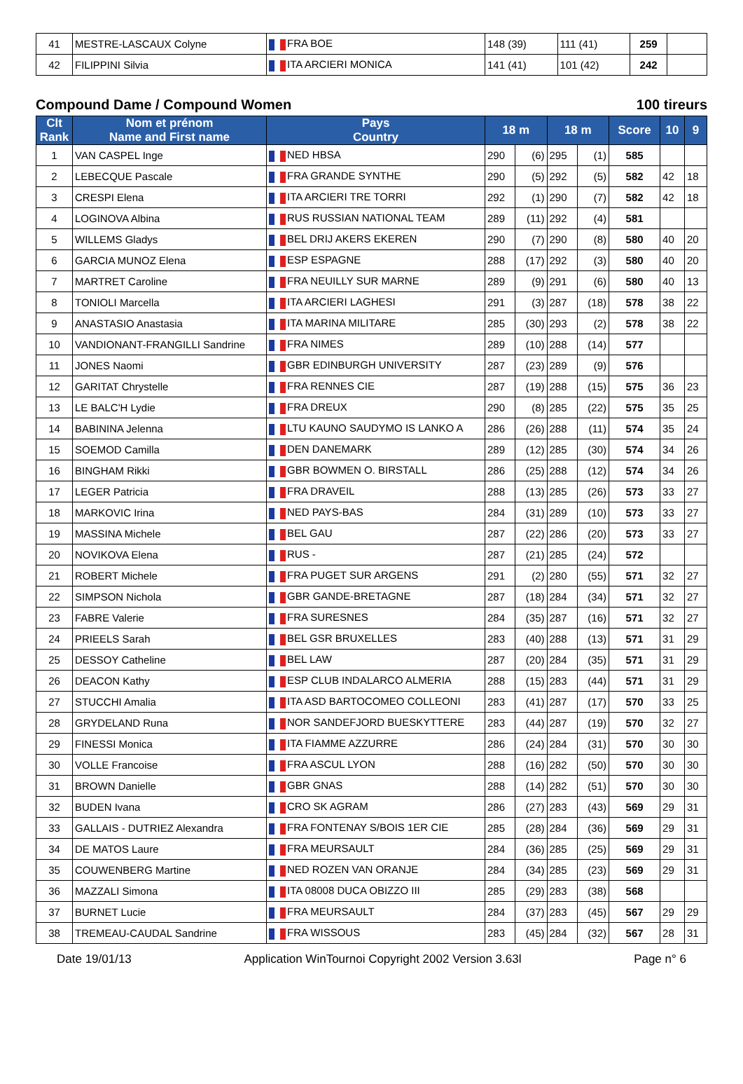| 41 | MESTRE-LASCAUX Colyne | FRA BOE | 148 (39) | 111 (41) | 259 | |
| 42 | FILIPPINI Silvia | ITA ARCIERI MONICA | 141 (41) | 101 (42) | 242 | |
Compound Dame / Compound Women 100 tireurs
| Clt Rank | Nom et prénom Name and First name | Pays Country | 18 m | | 18 m | | Score | 10 | 9 |
| --- | --- | --- | --- | --- | --- | --- | --- | --- | --- |
| 1 | VAN CASPEL Inge | NED HBSA | 290 | (6) | 295 | (1) | 585 | | |
| 2 | LEBECQUE Pascale | FRA GRANDE SYNTHE | 290 | (5) | 292 | (5) | 582 | 42 | 18 |
| 3 | CRESPI Elena | ITA ARCIERI TRE TORRI | 292 | (1) | 290 | (7) | 582 | 42 | 18 |
| 4 | LOGINOVA Albina | RUS RUSSIAN NATIONAL TEAM | 289 | (11) | 292 | (4) | 581 | | |
| 5 | WILLEMS Gladys | BEL DRIJ AKERS EKEREN | 290 | (7) | 290 | (8) | 580 | 40 | 20 |
| 6 | GARCIA MUNOZ Elena | ESP ESPAGNE | 288 | (17) | 292 | (3) | 580 | 40 | 20 |
| 7 | MARTRET Caroline | FRA NEUILLY SUR MARNE | 289 | (9) | 291 | (6) | 580 | 40 | 13 |
| 8 | TONIOLI Marcella | ITA ARCIERI LAGHESI | 291 | (3) | 287 | (18) | 578 | 38 | 22 |
| 9 | ANASTASIO Anastasia | ITA MARINA MILITARE | 285 | (30) | 293 | (2) | 578 | 38 | 22 |
| 10 | VANDIONANT-FRANGILLI Sandrine | FRA NIMES | 289 | (10) | 288 | (14) | 577 | | |
| 11 | JONES Naomi | GBR EDINBURGH UNIVERSITY | 287 | (23) | 289 | (9) | 576 | | |
| 12 | GARITAT Chrystelle | FRA RENNES CIE | 287 | (19) | 288 | (15) | 575 | 36 | 23 |
| 13 | LE BALC'H Lydie | FRA DREUX | 290 | (8) | 285 | (22) | 575 | 35 | 25 |
| 14 | BABININA Jelenna | LTU KAUNO SAUDYMO IS LANKO A | 286 | (26) | 288 | (11) | 574 | 35 | 24 |
| 15 | SOEMOD Camilla | DEN DANEMARK | 289 | (12) | 285 | (30) | 574 | 34 | 26 |
| 16 | BINGHAM Rikki | GBR BOWMEN O. BIRSTALL | 286 | (25) | 288 | (12) | 574 | 34 | 26 |
| 17 | LEGER Patricia | FRA DRAVEIL | 288 | (13) | 285 | (26) | 573 | 33 | 27 |
| 18 | MARKOVIC Irina | NED PAYS-BAS | 284 | (31) | 289 | (10) | 573 | 33 | 27 |
| 19 | MASSINA Michele | BEL GAU | 287 | (22) | 286 | (20) | 573 | 33 | 27 |
| 20 | NOVIKOVA Elena | RUS - | 287 | (21) | 285 | (24) | 572 | | |
| 21 | ROBERT Michele | FRA PUGET SUR ARGENS | 291 | (2) | 280 | (55) | 571 | 32 | 27 |
| 22 | SIMPSON Nichola | GBR GANDE-BRETAGNE | 287 | (18) | 284 | (34) | 571 | 32 | 27 |
| 23 | FABRE Valerie | FRA SURESNES | 284 | (35) | 287 | (16) | 571 | 32 | 27 |
| 24 | PRIEELS Sarah | BEL GSR BRUXELLES | 283 | (40) | 288 | (13) | 571 | 31 | 29 |
| 25 | DESSOY Catheline | BEL LAW | 287 | (20) | 284 | (35) | 571 | 31 | 29 |
| 26 | DEACON Kathy | ESP CLUB INDALARCO ALMERIA | 288 | (15) | 283 | (44) | 571 | 31 | 29 |
| 27 | STUCCHI Amalia | ITA ASD BARTOCOMEO COLLEONI | 283 | (41) | 287 | (17) | 570 | 33 | 25 |
| 28 | GRYDELAND Runa | NOR SANDEFJORD BUESKYTTERE | 283 | (44) | 287 | (19) | 570 | 32 | 27 |
| 29 | FINESSI Monica | ITA FIAMME AZZURRE | 286 | (24) | 284 | (31) | 570 | 30 | 30 |
| 30 | VOLLE Francoise | FRA ASCUL LYON | 288 | (16) | 282 | (50) | 570 | 30 | 30 |
| 31 | BROWN Danielle | GBR GNAS | 288 | (14) | 282 | (51) | 570 | 30 | 30 |
| 32 | BUDEN Ivana | CRO SK AGRAM | 286 | (27) | 283 | (43) | 569 | 29 | 31 |
| 33 | GALLAIS - DUTRIEZ Alexandra | FRA FONTENAY S/BOIS 1ER CIE | 285 | (28) | 284 | (36) | 569 | 29 | 31 |
| 34 | DE MATOS Laure | FRA MEURSAULT | 284 | (36) | 285 | (25) | 569 | 29 | 31 |
| 35 | COUWENBERG Martine | NED ROZEN VAN ORANJE | 284 | (34) | 285 | (23) | 569 | 29 | 31 |
| 36 | MAZZALI Simona | ITA 08008 DUCA OBIZZO III | 285 | (29) | 283 | (38) | 568 | | |
| 37 | BURNET Lucie | FRA MEURSAULT | 284 | (37) | 283 | (45) | 567 | 29 | 29 |
| 38 | TREMEAU-CAUDAL Sandrine | FRA WISSOUS | 283 | (45) | 284 | (32) | 567 | 28 | 31 |
Date 19/01/13 Application WinTournoi Copyright 2002 Version 3.63l Page n° 6